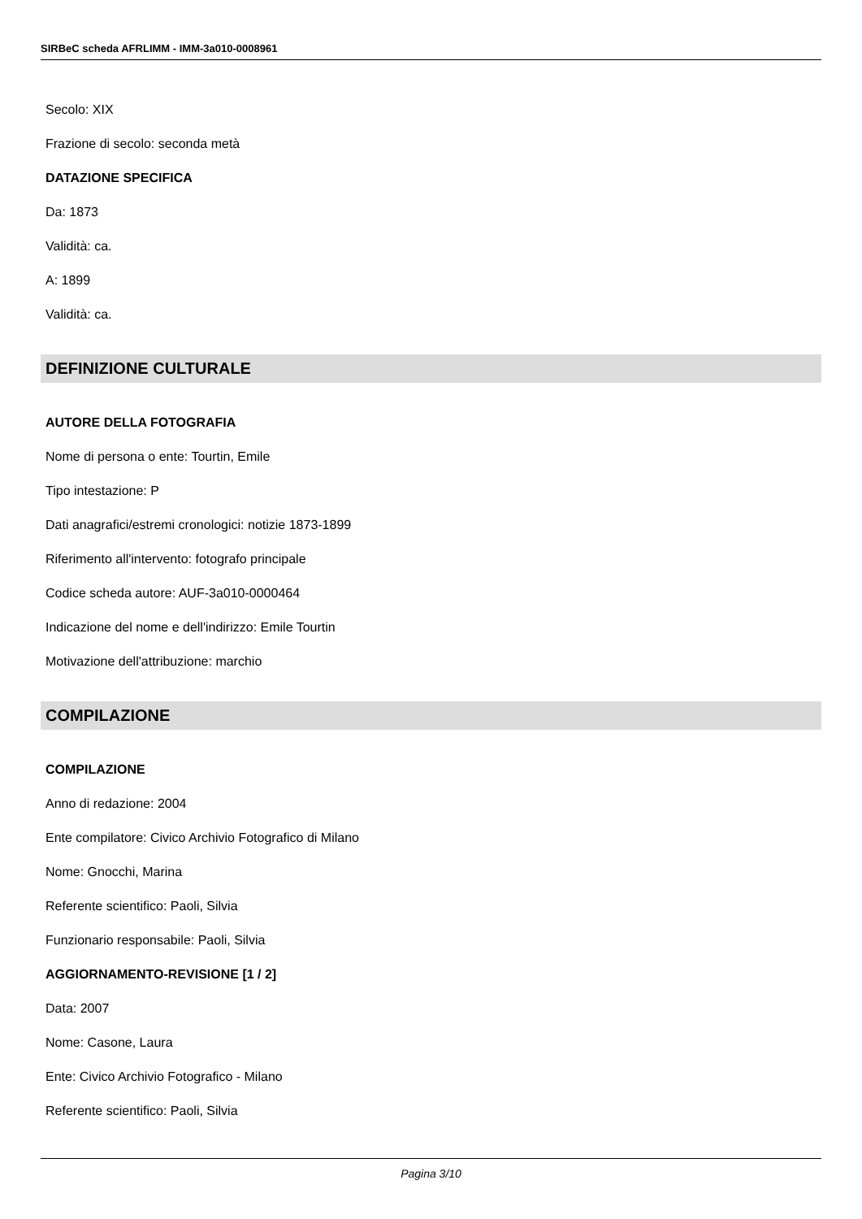SIRBeC scheda AFRLIMM - IMM-3a010-0008961
Secolo: XIX
Frazione di secolo: seconda metà
DATAZIONE SPECIFICA
Da: 1873
Validità: ca.
A: 1899
Validità: ca.
DEFINIZIONE CULTURALE
AUTORE DELLA FOTOGRAFIA
Nome di persona o ente: Tourtin, Emile
Tipo intestazione: P
Dati anagrafici/estremi cronologici: notizie 1873-1899
Riferimento all'intervento: fotografo principale
Codice scheda autore: AUF-3a010-0000464
Indicazione del nome e dell'indirizzo: Emile Tourtin
Motivazione dell'attribuzione: marchio
COMPILAZIONE
COMPILAZIONE
Anno di redazione: 2004
Ente compilatore: Civico Archivio Fotografico di Milano
Nome: Gnocchi, Marina
Referente scientifico: Paoli, Silvia
Funzionario responsabile: Paoli, Silvia
AGGIORNAMENTO-REVISIONE [1 / 2]
Data: 2007
Nome: Casone, Laura
Ente: Civico Archivio Fotografico - Milano
Referente scientifico: Paoli, Silvia
Pagina 3/10